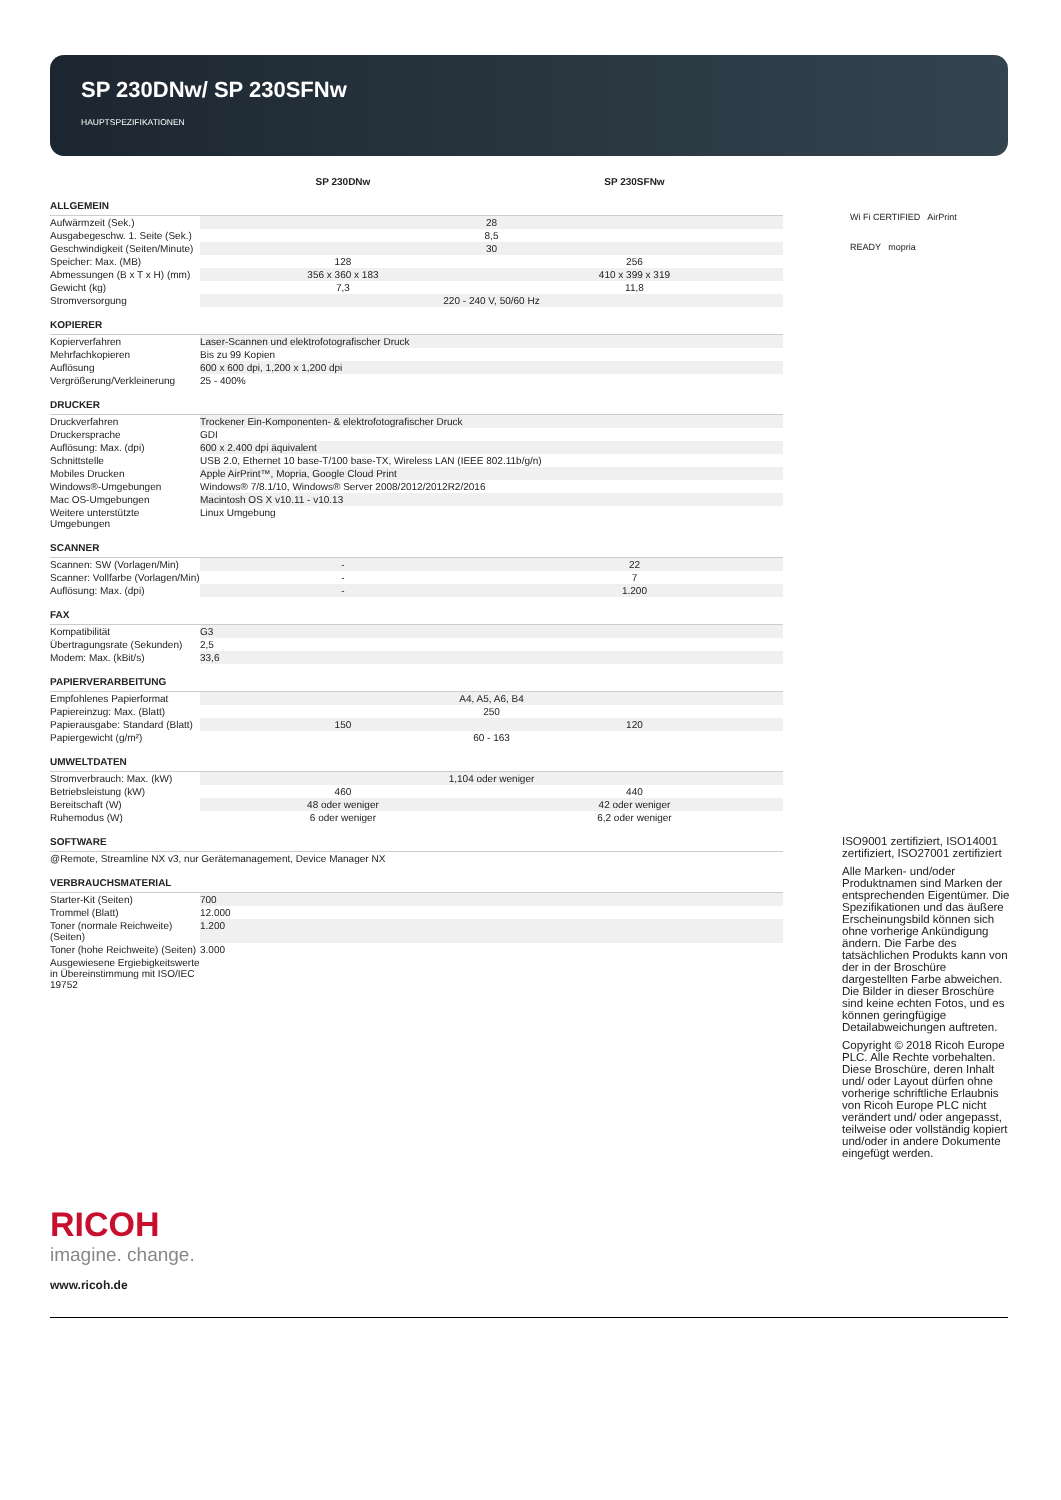SP 230DNw/ SP 230SFNw
HAUPTSPEZIFIKATIONEN
| | SP 230DNw | SP 230SFNw |
| ALLGEMEIN | | |
| Aufwärmzeit (Sek.) | 28 | |
| Ausgabegeschw. 1. Seite (Sek.) | 8,5 | |
| Geschwindigkeit (Seiten/Minute) | 30 | |
| Speicher: Max. (MB) | 128 | 256 |
| Abmessungen (B x T x H) (mm) | 356 x 360 x 183 | 410 x 399 x 319 |
| Gewicht (kg) | 7,3 | 11,8 |
| Stromversorgung | 220 - 240 V, 50/60 Hz | |
| KOPIERER | | |
| Kopierverfahren | Laser-Scannen und elektrofotografischer Druck | |
| Mehrfachkopieren | Bis zu 99 Kopien | |
| Auflösung | 600 x 600 dpi, 1,200 x 1,200 dpi | |
| Vergrößerung/Verkleinerung | 25 - 400% | |
| DRUCKER | | |
| Druckverfahren | Trockener Ein-Komponenten- & elektrofotografischer Druck | |
| Druckersprache | GDI | |
| Auflösung: Max. (dpi) | 600 x 2.400 dpi äquivalent | |
| Schnittstelle | USB 2.0, Ethernet 10 base-T/100 base-TX, Wireless LAN (IEEE 802.11b/g/n) | |
| Mobiles Drucken | Apple AirPrint™, Mopria, Google Cloud Print | |
| Windows®-Umgebungen | Windows® 7/8.1/10, Windows® Server 2008/2012/2012R2/2016 | |
| Mac OS-Umgebungen | Macintosh OS X v10.11 - v10.13 | |
| Weitere unterstützte Umgebungen | Linux Umgebung | |
| SCANNER | | |
| Scannen: SW (Vorlagen/Min) | - | 22 |
| Scanner: Vollfarbe (Vorlagen/Min) | - | 7 |
| Auflösung: Max. (dpi) | - | 1.200 |
| FAX | | |
| Kompatibilität | G3 | |
| Übertragungsrate (Sekunden) | 2,5 | |
| Modem: Max. (kBit/s) | 33,6 | |
| PAPIERVERARBEITUNG | | |
| Empfohlenes Papierformat | A4, A5, A6, B4 | |
| Papiereinzug: Max. (Blatt) | 250 | |
| Papierausgabe: Standard (Blatt) | 150 | 120 |
| Papiergewicht (g/m²) | 60 - 163 | |
| UMWELTDATEN | | |
| Stromverbrauch: Max. (kW) | 1,104 oder weniger | |
| Betriebsleistung (kW) | 460 | 440 |
| Bereitschaft (W) | 48 oder weniger | 42 oder weniger |
| Ruhemodus (W) | 6 oder weniger | 6,2 oder weniger |
| SOFTWARE | | |
| @Remote, Streamline NX v3, nur Gerätemanagement, Device Manager NX | | |
| VERBRAUCHSMATERIAL | | |
| Starter-Kit (Seiten) | 700 | |
| Trommel (Blatt) | 12.000 | |
| Toner (normale Reichweite) (Seiten) | 1.200 | |
| Toner (hohe Reichweite) (Seiten) | 3.000 | |
| Ausgewiesene Ergiebigkeitswerte in Übereinstimmung mit ISO/IEC 19752 | | |
Wi Fi CERTIFIED AirPrint
READY mopria
RICOH
imagine. change.
www.ricoh.de
ISO9001 zertifiziert, ISO14001 zertifiziert, ISO27001 zertifiziert
Alle Marken- und/oder Produktnamen sind Marken der entsprechenden Eigentümer. Die Spezifikationen und das äußere Erscheinungsbild können sich ohne vorherige Ankündigung ändern. Die Farbe des tatsächlichen Produkts kann von der in der Broschüre dargestellten Farbe abweichen. Die Bilder in dieser Broschüre sind keine echten Fotos, und es können geringfügige Detailabweichungen auftreten.
Copyright © 2018 Ricoh Europe PLC. Alle Rechte vorbehalten. Diese Broschüre, deren Inhalt und/ oder Layout dürfen ohne vorherige schriftliche Erlaubnis von Ricoh Europe PLC nicht verändert und/ oder angepasst, teilweise oder vollständig kopiert und/oder in andere Dokumente eingefügt werden.